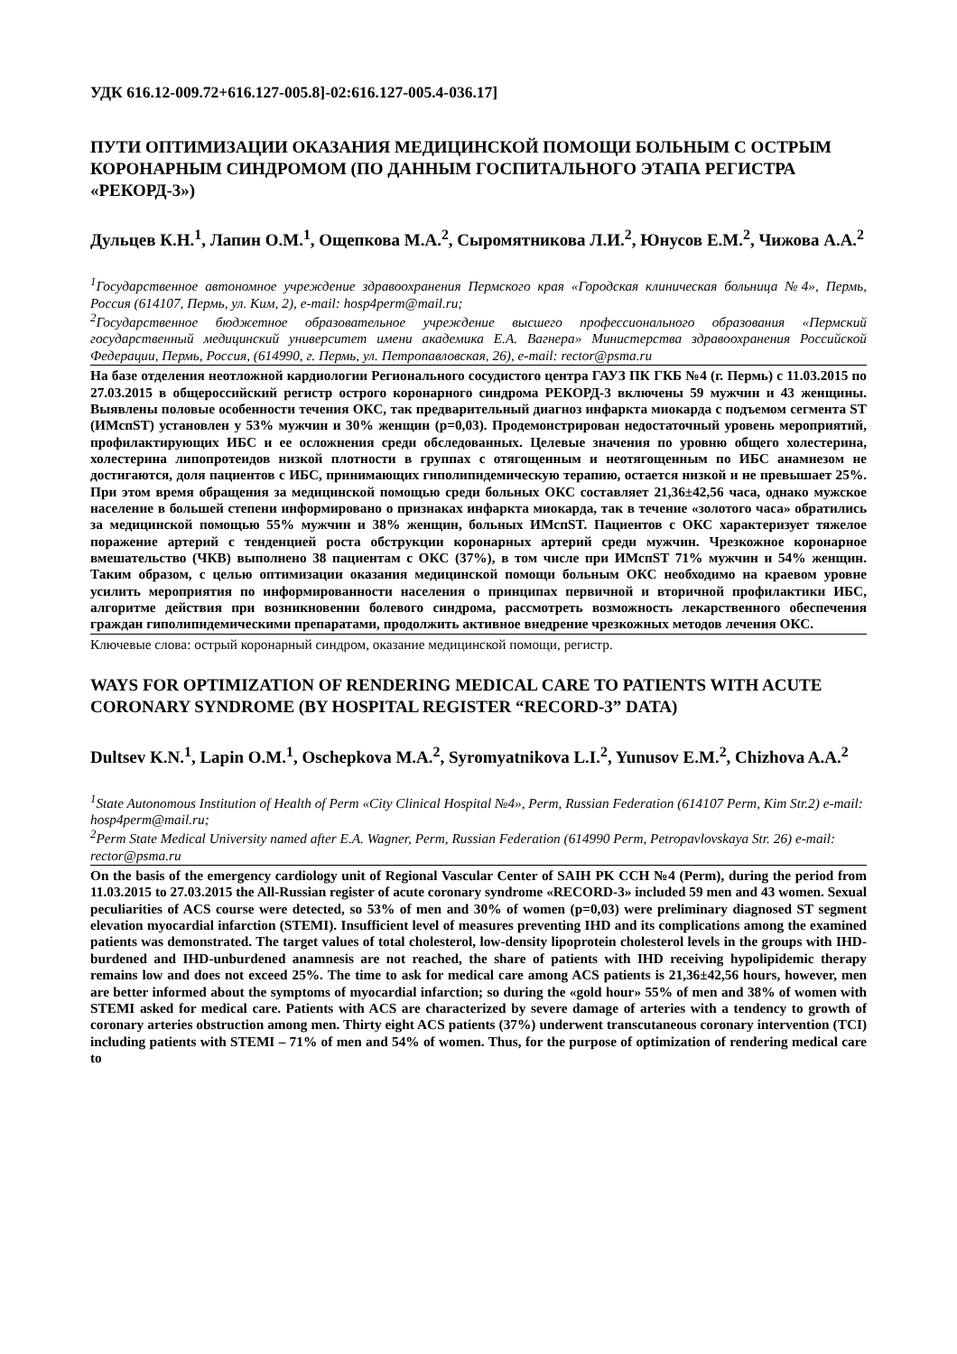УДК 616.12-009.72+616.127-005.8]-02:616.127-005.4-036.17]
ПУТИ ОПТИМИЗАЦИИ ОКАЗАНИЯ МЕДИЦИНСКОЙ ПОМОЩИ БОЛЬНЫМ С ОСТРЫМ КОРОНАРНЫМ СИНДРОМОМ (ПО ДАННЫМ ГОСПИТАЛЬНОГО ЭТАПА РЕГИСТРА «РЕКОРД-3»)
Дульцев К.Н.<sup>1</sup>, Лапин О.М.<sup>1</sup>, Ощепкова М.А.<sup>2</sup>, Сыромятникова Л.И.<sup>2</sup>, Юнусов Е.М.<sup>2</sup>, Чижова А.А.<sup>2</sup>
<sup>1</sup> Государственное автономное учреждение здравоохранения Пермского края «Городская клиническая больница №4», Пермь, Россия (614107, Пермь, ул. Ким, 2), e-mail: hosp4perm@mail.ru;
<sup>2</sup> Государственное бюджетное образовательное учреждение высшего профессионального образования «Пермский государственный медицинский университет имени академика Е.А. Вагнера» Министерства здравоохранения Российской Федерации, Пермь, Россия, (614990, г. Пермь, ул. Петропавловская, 26), e-mail: rector@psma.ru
На базе отделения неотложной кардиологии Регионального сосудистого центра ГАУЗ ПК ГКБ №4 (г. Пермь) с 11.03.2015 по 27.03.2015 в общероссийский регистр острого коронарного синдрома РЕКОРД-3 включены 59 мужчин и 43 женщины. Выявлены половые особенности течения ОКС, так предварительный диагноз инфаркта миокарда с подъемом сегмента ST (ИМспST) установлен у 53% мужчин и 30% женщин (p=0,03). Продемонстрирован недостаточный уровень мероприятий, профилактирующих ИБС и ее осложнения среди обследованных. Целевые значения по уровню общего холестерина, холестерина липопротеидов низкой плотности в группах с отягощенным и неотягощенным по ИБС анамнезом не достигаются, доля пациентов с ИБС, принимающих гиполипидемическую терапию, остается низкой и не превышает 25%. При этом время обращения за медицинской помощью среди больных ОКС составляет 21,36±42,56 часа, однако мужское население в большей степени информировано о признаках инфаркта миокарда, так в течение «золотого часа» обратились за медицинской помощью 55% мужчин и 38% женщин, больных ИМспST. Пациентов с ОКС характеризует тяжелое поражение артерий с тенденцией роста обструкции коронарных артерий среди мужчин. Чрезкожное коронарное вмешательство (ЧКВ) выполнено 38 пациентам с ОКС (37%), в том числе при ИМспST 71% мужчин и 54% женщин. Таким образом, с целью оптимизации оказания медицинской помощи больным ОКС необходимо на краевом уровне усилить мероприятия по информированности населения о принципах первичной и вторичной профилактики ИБС, алгоритме действия при возникновении болевого синдрома, рассмотреть возможность лекарственного обеспечения граждан гиполипидемическими препаратами, продолжить активное внедрение чрезкожных методов лечения ОКС.
Ключевые слова: острый коронарный синдром, оказание медицинской помощи, регистр.
WAYS FOR OPTIMIZATION OF RENDERING MEDICAL CARE TO PATIENTS WITH ACUTE CORONARY SYNDROME (BY HOSPITAL REGISTER “RECORD-3” DATA)
Dultsev K.N.<sup>1</sup>, Lapin O.M.<sup>1</sup>, Oschepkova M.A.<sup>2</sup>, Syromyatnikova L.I.<sup>2</sup>, Yunusov E.M.<sup>2</sup>, Chizhova A.A.<sup>2</sup>
<sup>1</sup> State Autonomous Institution of Health of Perm «City Clinical Hospital №4», Perm, Russian Federation (614107 Perm, Kim Str.2) e-mail: hosp4perm@mail.ru;
<sup>2</sup> Perm State Medical University named after E.A. Wagner, Perm, Russian Federation (614990 Perm, Petropavlovskaya Str. 26) e-mail: rector@psma.ru
On the basis of the emergency cardiology unit of Regional Vascular Center of SAIH PK CCH №4 (Perm), during the period from 11.03.2015 to 27.03.2015 the All-Russian register of acute coronary syndrome «RECORD-3» included 59 men and 43 women. Sexual peculiarities of ACS course were detected, so 53% of men and 30% of women (p=0,03) were preliminary diagnosed ST segment elevation myocardial infarction (STEMI). Insufficient level of measures preventing IHD and its complications among the examined patients was demonstrated. The target values of total cholesterol, low-density lipoprotein cholesterol levels in the groups with IHD-burdened and IHD-unburdened anamnesis are not reached, the share of patients with IHD receiving hypolipidemic therapy remains low and does not exceed 25%. The time to ask for medical care among ACS patients is 21,36±42,56 hours, however, men are better informed about the symptoms of myocardial infarction; so during the «gold hour» 55% of men and 38% of women with STEMI asked for medical care. Patients with ACS are characterized by severe damage of arteries with a tendency to growth of coronary arteries obstruction among men. Thirty eight ACS patients (37%) underwent transcutaneous coronary intervention (TCI) including patients with STEMI – 71% of men and 54% of women. Thus, for the purpose of optimization of rendering medical care to